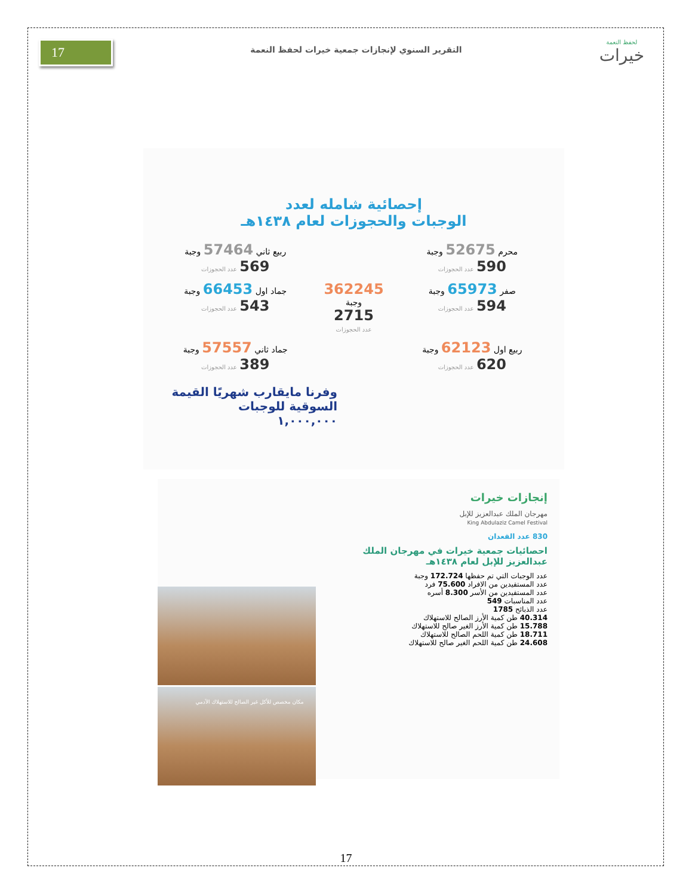17
التقرير السنوي لإنجازات جمعية خيرات لحفظ النعمة
لحفظ النعمة
خيرات
إحصائية شامله لعدد
الوجبات والحجوزات لعام ١٤٣٨هـ
محرم 52675 وجبة 590 عدد الحجوزات
ربيع ثاني 57464 وجبة 569 عدد الحجوزات
صفر 65973 وجبة 594 عدد الحجوزات
362245
وجبة
2715
عدد الحجوزات
جماد اول 66453 وجبة 543 عدد الحجوزات
ربيع اول 62123 وجبة 620 عدد الحجوزات
جماد ثاني 57557 وجبة 389 عدد الحجوزات
وفرنا مايقارب شهريًا القيمة السوقية للوجبات
١,٠٠٠,٠٠٠
إنجازات خيرات
مهرجان الملك عبدالعزيز للإبل
King Abdulaziz Camel Festival
830 عدد القعدان
احصائيات جمعية خيرات في مهرجان الملك عبدالعزيز للإبل لعام ١٤٣٨هـ
عدد الوجبات التي تم حفظها 172.724 وجبة
عدد المستفيدين من الافراد 75.600 فرد
عدد المستفيدين من الأسر 8.300 أسره
عدد المناسبات 549
عدد الذبائح 1785
40.314 طن كمية الأرز الصالح للاستهلاك
15.788 طن كمية الأرز الغير صالح للاستهلاك
18.711 طن كمية اللحم الصالح للاستهلاك
24.608 طن كمية اللحم الغير صالح للاستهلاك
مكان مخصص للأكل غير الصالح للاستهلاك الآدمي
17